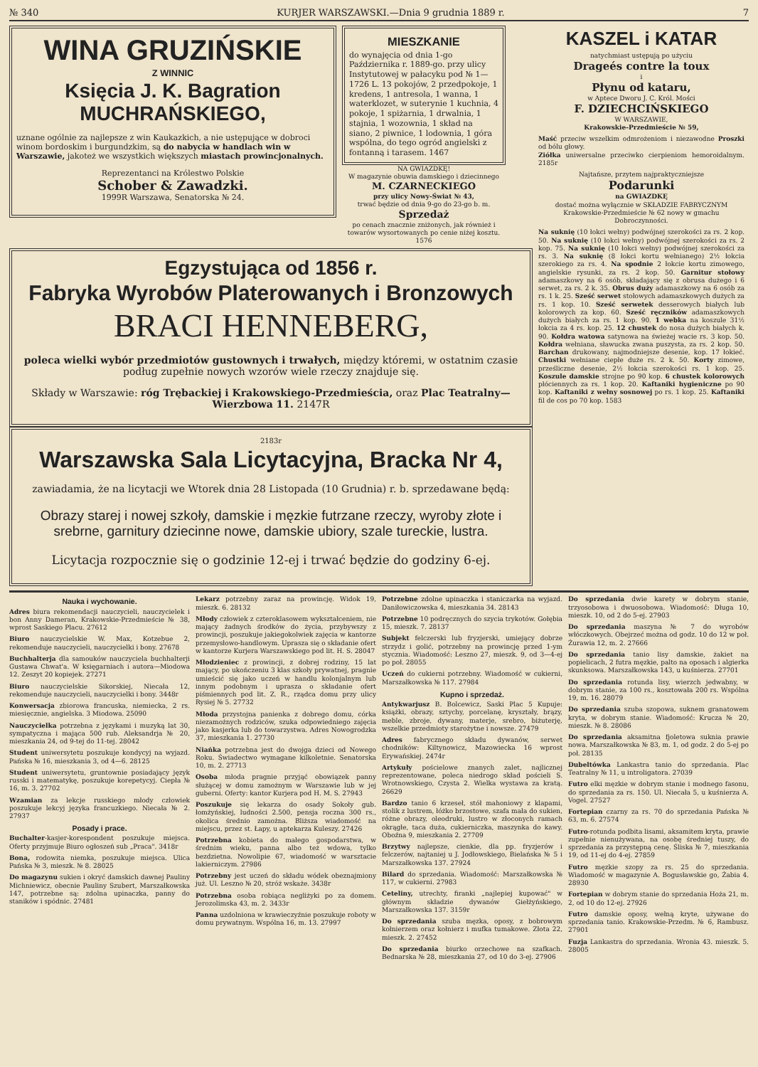№ 340 KURJER WARSZAWSKI.—Dnia 9 grudnia 1889 r. 7
WINA GRUZIŃSKIE
Z WINNIC
Księcia J. K. Bagration MUCHRAŃSKIEGO,
uznane ogólnie za najlepsze z win Kaukazkich, a nie ustępujące w dobroci winom bordoskim i burgundzkim, są do nabycia w handlach win w Warszawie, jakoteż we wszystkich większych miastach prowincjonalnych.
Reprezentanci na Królestwo Polskie
Schober & Zawadzki.
1999R Warszawa, Senatorska № 24.
MIESZKANIE
do wynajęcia od dnia 1-go Października r. 1889-go. przy ulicy Instytutowej w pałacyku pod № 1—1726 L. 13 pokojów, 2 przedpokoje, 1 kredens, 1 antresola, 1 wanna, 1 waterklozet, w suterynie 1 kuchnia, 4 pokoje, 1 spiżarnia, 1 drwalnia, 1 stajnia, 1 wozownia, 1 skład na siano, 2 piwnice, 1 lodownia, 1 góra wspólna, do tego ogród angielski z fontanną i tarasem. 1467
NA GWIAZDKĘ!
W magazynie obuwia damskiego i dziecinnego
M. CZARNECKIEGO
przy ulicy Nowy-Świat № 43,
trwać będzie od dnia 9-go do 23-go b. m.
Sprzedaż
po cenach znacznie zniżonych, jak również i towarów wysortowanych po cenie niżej kosztu. 1576
Egzystująca od 1856 r.
Fabryka Wyrobów Platerowanych i Bronzowych
BRACI HENNEBERG,
poleca wielki wybór przedmiotów gustownych i trwałych, między któremi, w ostatnim czasie podług zupełnie nowych wzorów wiele rzeczy znajduje się.
Składy w Warszawie: róg Trębackiej i Krakowskiego-Przedmieścia, oraz Plac Teatralny—Wierzbowa 11. 2147R
2183r
Warszawska Sala Licytacyjna, Bracka Nr 4,
zawiadamia, że na licytacji we Wtorek dnia 28 Listopada (10 Grudnia) r. b. sprzedawane będą:
Obrazy starej i nowej szkoły, damskie i męzkie futrzane rzeczy, wyroby złote i srebrne, garnitury dziecinne nowe, damskie ubiory, szale tureckie, lustra.
Licytacja rozpocznie się o godzinie 12-ej i trwać będzie do godziny 6-ej.
KASZEL i KATAR
natychmiast ustępują po użyciu
Drageés contre la toux
i
Płynu od kataru,
w Aptece Dworu J. C. Król. Mości
F. DZIECHCIŃSKIEGO
W WARSZAWIE,
Krakowskie-Przedmieście № 59,
Maść przeciw wszelkim odmrożeniom i niezawodne Proszki od bólu głowy.
Ziółka uniwersalne przeciwko cierpieniom hemoroidalnym. 2185r
Najtańsze, przytem najpraktyczniejsze
Podarunki
na GWIAZDKĘ
dostać można wyłącznie w SKŁADZIE FABRYCZNYM Krakowskie-Przedmieście № 62 nowy w gmachu Dobroczynności.
Na suknię (10 łokci wełny) podwójnej szerokości za rs. 2 kop. 50. Na suknię (10 łokci wełny) podwójnej szerokości za rs. 2 kop. 75. Na suknię (10 łokci wełny) podwójnej szerokości za rs. 3. Na suknię (8 łokci kortu wełnianego) 2½ łokcia szerokiego za rs. 4. Na spodnie 2 łokcie kortu zimowego, angielskie rysunki, za rs. 2 kop. 50. Garnitur stołowy adamaszkowy na 6 osób, składający się z obrusa dużego i 6 serwet, za rs. 2 k. 35. Obrus duży adamaszkowy na 6 osób za rs. 1 k. 25. Sześć serwet stołowych adamaszkowych dużych za rs. 1 kop. 10. Sześć serwetek desserowych białych lub kolorowych za kop. 60. Sześć ręczników adamaszkowych dużych białych za rs. 1 kop. 90. 1 webka na koszule 31½ łokcia za 4 rs. kop. 25. 12 chustek do nosa dużych białych k. 90. Kołdra watowa satynowa na świeżej wacie rs. 3 kop. 50. Kołdra wełniana, sławucka zwana puszysta, za rs. 2 kop. 50. Barchan drukowany, najmodniejsze desenie, kop. 17 łokieć. Chustki wełniane ciepłe duże rs. 2 k. 50. Korty zimowe, prześliczne desenie, 2½ łokcia szerokości rs. 1 kop. 25. Koszule damskie strojne po 90 kop. 6 chustek kolorowych płóciennych za rs. 1 kop. 20. Kaftaniki hygieniczne po 90 kop. Kaftaniki z wełny sosnowej po rs. 1 kop. 25. Kaftaniki fil de cos po 70 kop. 1583
Nauka i wychowanie.
Adres biura rekomendacji nauczycieli, nauczycielek i bon Anny Dameran, Krakowskie-Przedmieście № 38, wprost Saskiego Placu. 27612
Biuro nauczycielskie W. Max, Kotzebue 2, rekomenduje nauczycieli, nauczycielki i bony. 27678
Buchhalterja dla samouków nauczyciela buchhalterji Gustawa Chwat'a. W księgarniach i autora—Miodowa 12. Zeszyt 20 kopiejek. 27271
Biuro nauczycielskie Sikorskiej, Niecała 12, rekomenduje nauczycieli, nauczycielki i bony. 3448r
Konwersacja zbiorowa francuska, niemiecka, 2 rs. miesięcznie, angielska. 3 Miodowa. 25090
Nauczycielka potrzebna z językami i muzyką lat 30, sympatyczna i mająca 500 rub. Aleksandrja № 20, mieszkania 24, od 9-tej do 11-tej. 28042
Student uniwersytetu poszukuje kondycyj na wyjazd. Pańska № 16, mieszkania 3, od 4—6. 28125
Student uniwersytetu, gruntownie posiadający język russki i matematykę, poszukuje korepetycyj. Ciepła № 16, m. 3. 27702
Wzamian za lekcje russkiego młody człowiek poszukuje lekcyj języka francuzkiego. Niecała № 2. 27937
Posady i prace.
Buchalter-kasjer-korespondent poszukuje miejsca. Oferty przyjmuje Biuro ogłoszeń sub „Praca". 3418r
Bona, rodowita niemka, poszukuje miejsca. Ulica Pańska № 3, mieszk. № 8. 28025
Do magazynu sukien i okryć damskich dawnej Pauliny Michniewicz, obecnie Pauliny Szubert, Marszałkowska 147, potrzebne są: zdolna upinaczka, panny do staników i spódnic. 27481
Lekarz potrzebny zaraz na prowincję. Widok 19, mieszk. 6. 28132
Młody człowiek z czteroklasowem wykształceniem, nie mający żadnych środków do życia, przybywszy z prowincji, poszukuje jakiegokolwiek zajęcia w kantorze przemysłowo-handlowym. Uprasza się o składanie ofert w kantorze Kurjera Warszawskiego pod lit. H. S. 28047
Młodzieniec z prowincji, z dobrej rodziny, 15 lat mający, po ukończeniu 3 klas szkoły prywatnej, pragnie umieścić się jako uczeń w handlu kolonjalnym lub innym podobnym i uprasza o składanie ofert piśmiennych pod lit. Z. R., rządca domu przy ulicy Rysiej № 5. 27732
Młoda przystojna panienka z dobrego domu, córka niezamożnych rodziców, szuka odpowiedniego zajęcia jako kasjerka lub do towarzystwa. Adres Nowogrodzka 37, mieszkania 1. 27730
Niańka potrzebna jest do dwojga dzieci od Nowego Roku. Świadectwo wymagane kilkoletnie. Senatorska 10, m. 2. 27713
Osoba młoda pragnie przyjąć obowiązek panny służącej w domu zamożnym w Warszawie lub w jej guberni. Oferty: kantor Kurjera pod H. M. S. 27943
Poszukuje się lekarza do osady Sokoły gub. łomżyńskiej, ludności 2.500, pensja roczna 300 rs., okolica średnio zamożna. Bliższa wiadomość na miejscu, przez st. Łapy, u aptekarza Kuleszy. 27426
Potrzebna kobieta do małego gospodarstwa, w średnim wieku, panna albo też wdowa, tylko bezdzietna. Nowolipie 67, wiadomość w warsztacie lakierniczym. 27986
Potrzebny jest uczeń do składu wódek obeznajmiony już. Ul. Leszno № 20, stróż wskaże. 3438r
Potrzebna osoba robiąca negliżyki po za domem. Jerozolimska 43, m. 2. 3433r
Panna uzdolniona w krawieczyźnie poszukuje roboty w domu prywatnym. Wspólna 16, m. 13. 27997
Potrzebne zdolne upinaczka i staniczarka na wyjazd. Daniłowiczowska 4, mieszkania 34. 28143
Potrzebne 10 podręcznych do szycia trykotów. Gołębia 15, mieszk. 7. 28137
Subjekt felczerski lub fryzjerski, umiejący dobrze strzydz i golić, potrzebny na prowincję przed 1-ym stycznia. Wiadomość: Leszno 27, mieszk. 9, od 3—4-ej po poł. 28055
Uczeń do cukierni potrzebny. Wiadomość w cukierni, Marszałkowska № 117. 27984
Kupno i sprzedaż.
Antykwarjusz B. Bolcewicz, Saski Plac 5 Kupuje: książki, obrazy, sztychy, porcelanę, kryształy, brązy, meble, zbroje, dywany, materje, srebro, biżuterję, wszelkie przedmioty starożytne i nowsze. 27479
Adres fabrycznego składu dywanów, serwet chodników: Kiltynowicz, Mazowiecka 16 wprost Erywańskiej. 2474r
Artykuły pościelowe znanych zalet, najlicznej reprezentowane, poleca niedrogo skład pościeli S. Wrotnowskiego, Czysta 2. Wielka wystawa za kratą. 26629
Bardzo tanio 6 krzeseł, stół mahoniowy z klapami, stolik z lustrem, łóżko brzostowe, szafa mała do sukien, różne obrazy, oleodruki, lustro w złoconych ramach okrągłe, taca duża, cukierniczka, maszynka do kawy. Oboźna 9, mieszkania 2. 27709
Brzytwy najlepsze, cienkie, dla pp. fryzjerów i felczerów, najtaniej u J. Jodłowskiego, Bielańska № 5 i Marszałkowska 137. 27924
Bilard do sprzedania. Wiadomość: Marszałkowska № 117, w cukierni. 27983
Ceteliny, utrechty, firanki „najlepiej kupować" w głównym składzie dywanów Giełżyńskiego, Marszałkowska 137. 3159r
Do sprzedania szuba męzka, oposy, z bobrowym kołnierzem oraz kołnierz i mufka tumakowe. Złota 22, mieszk. 2. 27452
Do sprzedania biurko orzechowe na szafkach. Bednarska № 28, mieszkania 27, od 10 do 3-ej. 27906
Do sprzedania dwie karety w dobrym stanie, trzyosobowa i dwuosobowa. Wiadomość: Długa 10, mieszk. 10, od 2 do 5-ej. 27903
Do sprzedania maszyna № 7 do wyrobów włóczkowych. Obejrzeć można od godz. 10 do 12 w poł. Żurawia 12, m. 2. 27666
Do sprzedania tanio lisy damskie, żakiet na popielicach, 2 futra męzkie, palto na oposach i algierka skunksowa. Marszałkowska 143, u kuśnierza. 27701
Do sprzedania rotunda lisy, wierzch jedwabny, w dobrym stanie, za 100 rs., kosztowała 200 rs. Wspólna 19, m. 16. 28079
Do sprzedania szuba szopowa, suknem granatowem kryta, w dobrym stanie. Wiadomość: Krucza № 20, mieszk. № 8. 28086
Do sprzedania aksamitna fjoletowa suknia prawie nowa. Marszałkowska № 83, m. 1, od godz. 2 do 5-ej po poł. 28135
Dubeltówka Lankastra tanio do sprzedania. Plac Teatralny № 11, u introligatora. 27039
Futro elki męzkie w dobrym stanie i modnego fasonu, do sprzedania za rs. 150. Ul. Niecała 5, u kuśnierza A. Vogel. 27527
Fortepian czarny za rs. 70 do sprzedania Pańska № 63, m. 6. 27574
Futro-rotunda podbita lisami, aksamitem kryta, prawie zupełnie nienużywana, na osobę średniej tuszy, do sprzedania za przystępną cenę. Śliska № 7, mieszkania 19, od 11-ej do 4-ej. 27859
Futro męzkie szopy za rs. 25 do sprzedania. Wiadomość w magazynie A. Bogusławskie go, Żabia 4. 28930
Fortepian w dobrym stanie do sprzedania Hoża 21, m. 2, od 10 do 12-ej. 27926
Futro damskie oposy, wełną kryte, używane do sprzedania tanio. Krakowskie-Przedm. № 6, Rambusz. 27901
Fuzja Lankastra do sprzedania. Wronia 43. mieszk. 5. 28005